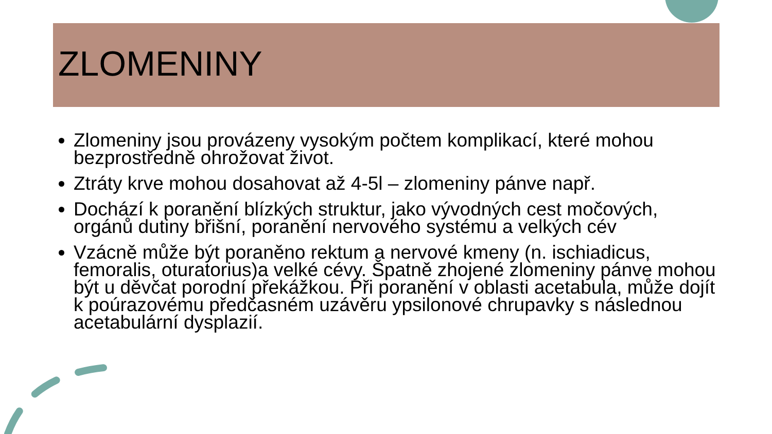ZLOMENINY
Zlomeniny jsou provázeny vysokým počtem komplikací, které mohou bezprostředně ohrožovat život.
Ztráty krve mohou dosahovat až 4-5l – zlomeniny pánve např.
Dochází k poranění blízkých struktur, jako vývodných cest močových, orgánů dutiny břišní, poranění nervového systému a velkých cév
Vzácně může být poraněno rektum a nervové kmeny (n. ischiadicus, femoralis, oturatorius)a velké cévy. Špatně zhojené zlomeniny pánve mohou být u děvčat porodní překážkou. Při poranění v oblasti acetabula, může dojít k poúrazovému předčasném uzávěru ypsilonové chrupavky s následnou acetabulární dysplazií.